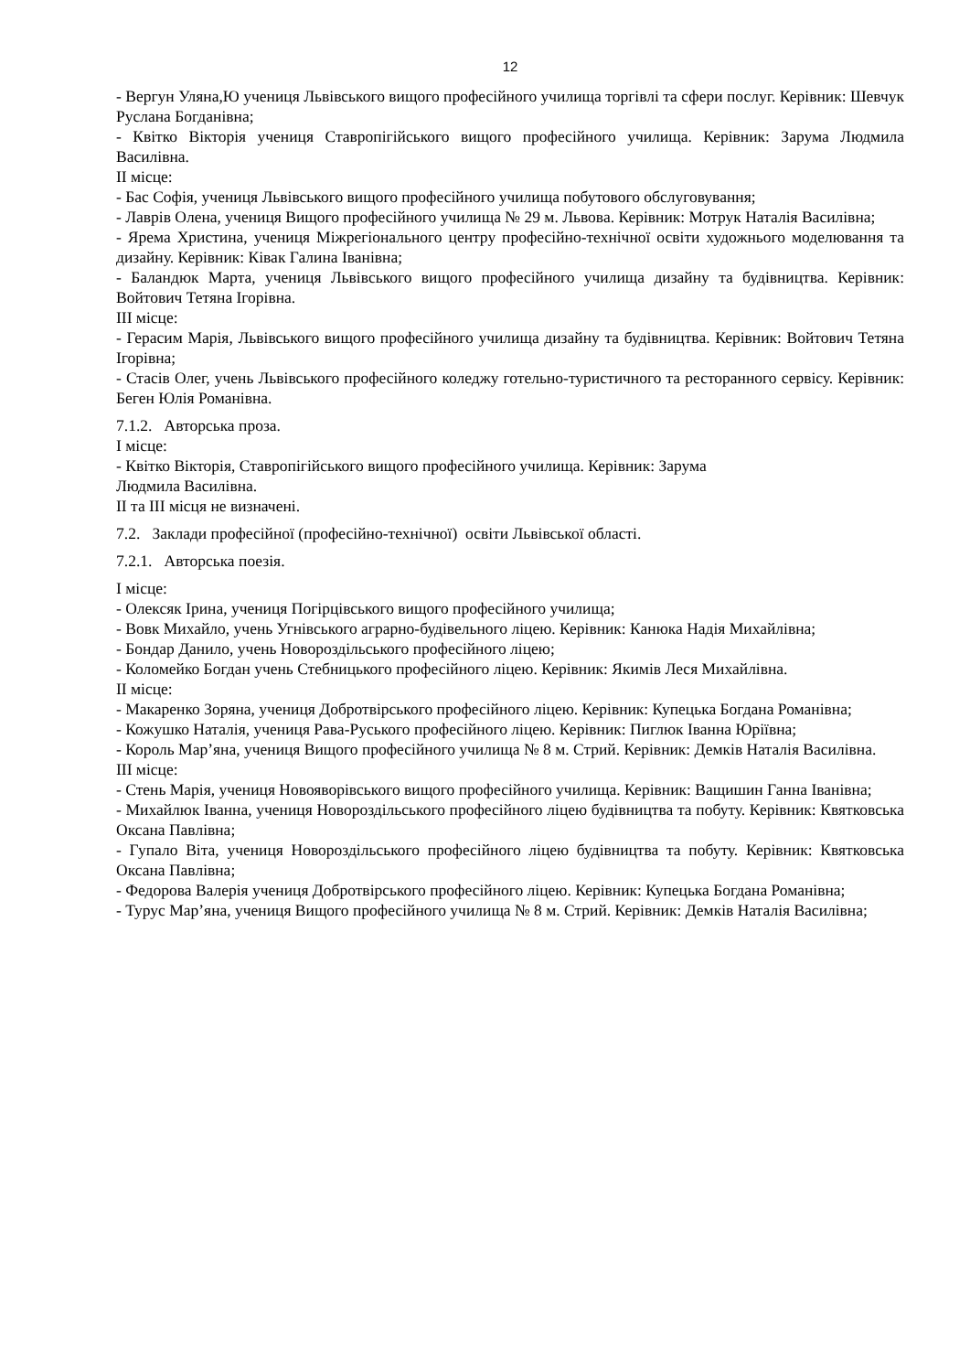12
- Вергун Уляна,Ю учениця Львівського вищого професійного училища торгівлі та сфери послуг. Керівник: Шевчук Руслана Богданівна;
- Квітко Вікторія учениця Ставропігійського вищого професійного училища. Керівник: Зарума Людмила Василівна.
II місце:
- Бас Софія, учениця Львівського вищого професійного училища побутового обслуговування;
- Лаврів Олена, учениця Вищого професійного училища № 29 м. Львова. Керівник: Мотрук Наталія Василівна;
- Ярема Христина, учениця Міжрегіонального центру професійно-технічної освіти художнього моделювання та дизайну. Керівник: Ківак Галина Іванівна;
- Баландюк Марта, учениця Львівського вищого професійного училища дизайну та будівництва. Керівник: Войтович Тетяна Ігорівна.
III місце:
- Герасим Марія, Львівського вищого професійного училища дизайну та будівництва. Керівник: Войтович Тетяна Ігорівна;
- Стасів Олег, учень Львівського професійного коледжу готельно-туристичного та ресторанного сервісу. Керівник: Беген Юлія Романівна.
7.1.2. Авторська проза.
І місце:
- Квітко Вікторія, Ставропігійського вищого професійного училища. Керівник: Зарума
Людмила Василівна.
II та III місця не визначені.
7.2. Заклади професійної (професійно-технічної) освіти Львівської області.
7.2.1. Авторська поезія.
І місце:
- Олексяк Ірина, учениця Погірцівського вищого професійного училища;
- Вовк Михайло, учень Угнівського аграрно-будівельного ліцею. Керівник: Канюка Надія Михайлівна;
- Бондар Данило, учень Новороздільського професійного ліцею;
- Коломейко Богдан учень Стебницького професійного ліцею. Керівник: Якимів Леся Михайлівна.
II місце:
- Макаренко Зоряна, учениця Добротвірського професійного ліцею. Керівник: Купецька Богдана Романівна;
- Кожушко Наталія, учениця Рава-Руського професійного ліцею. Керівник: Пиглюк Іванна Юріївна;
- Король Мар’яна, учениця Вищого професійного училища № 8 м. Стрий. Керівник: Демків Наталія Василівна.
III місце:
- Стень Марія, учениця Новояворівського вищого професійного училища. Керівник: Ващишин Ганна Іванівна;
- Михайлюк Іванна, учениця Новороздільського професійного ліцею будівництва та побуту. Керівник: Квятковська Оксана Павлівна;
- Гупало Віта, учениця Новороздільського професійного ліцею будівництва та побуту. Керівник: Квятковська Оксана Павлівна;
- Федорова Валерія учениця Добротвірського професійного ліцею. Керівник: Купецька Богдана Романівна;
- Турус Мар’яна, учениця Вищого професійного училища № 8 м. Стрий. Керівник: Демків Наталія Василівна;